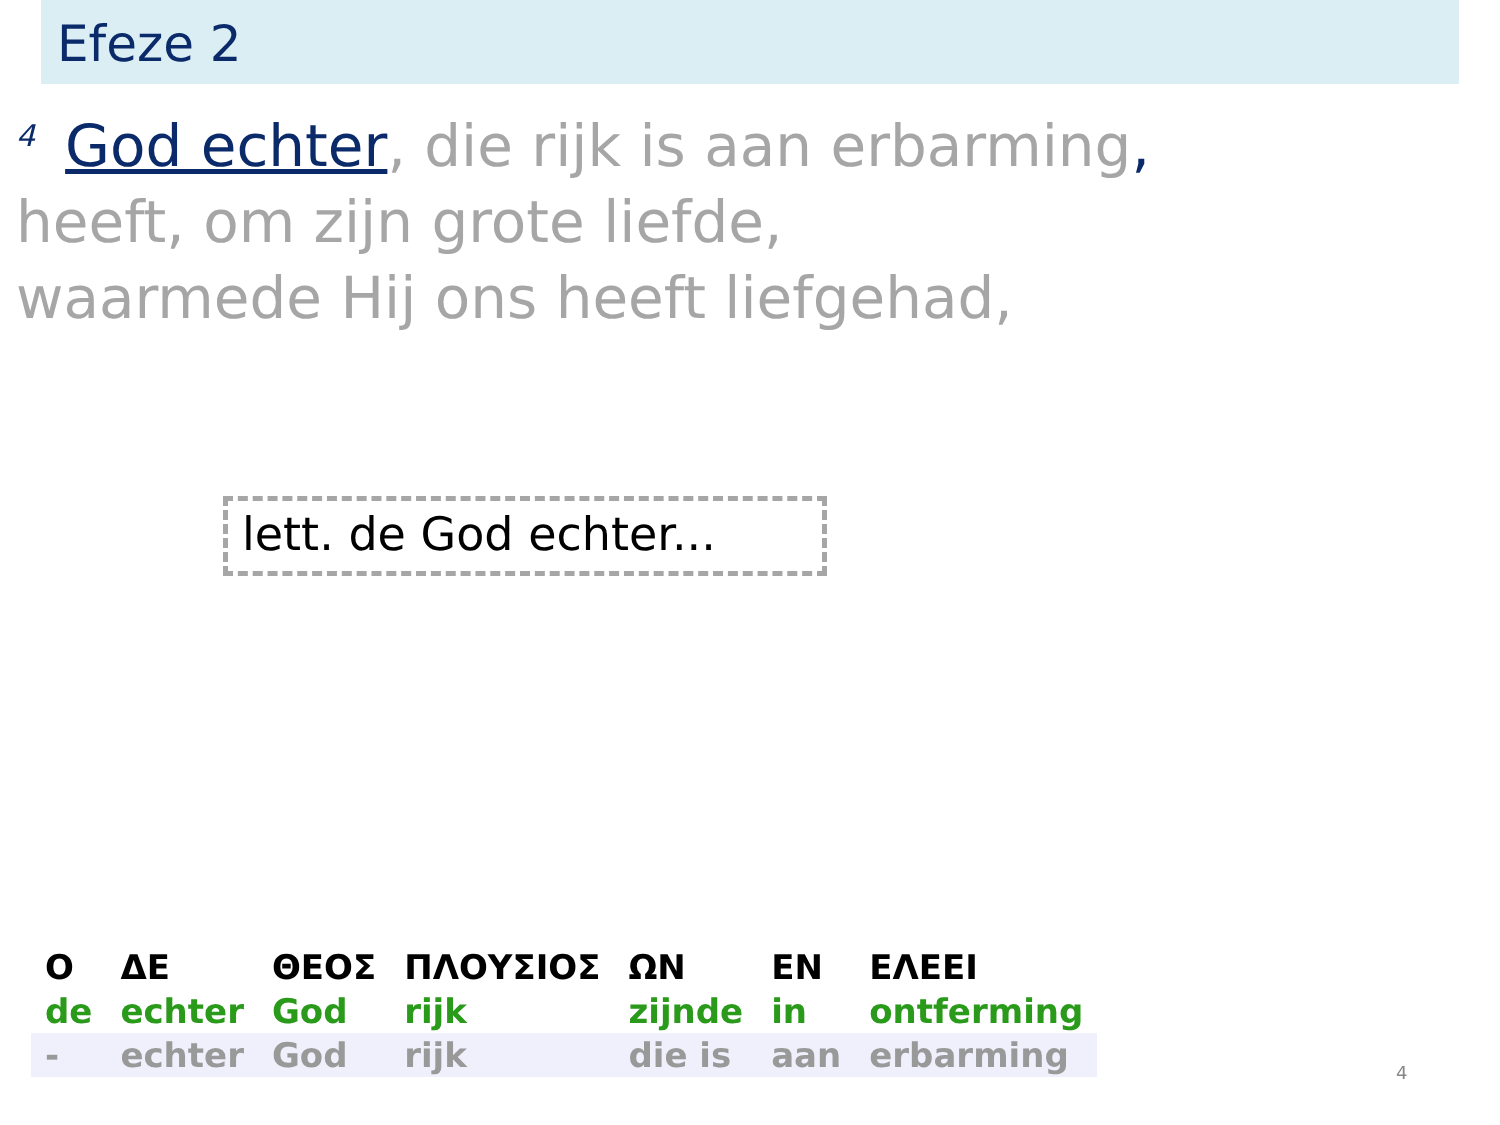Efeze 2
<sup>4</sup> God echter, die rijk is aan erbarming,
heeft, om zijn grote liefde,
waarmede Hij ons heeft liefgehad,
lett. de God echter...
| Ο | ΔΕ | ΘΕΟΣ | ΠΛΟΥΣΙΟΣ | ΩΝ | ΕΝ | ΕΛΕΕΙ |
| de | echter | God | rijk | zijnde | in | ontferming |
| - | echter | God | rijk | die is | aan | erbarming |
4